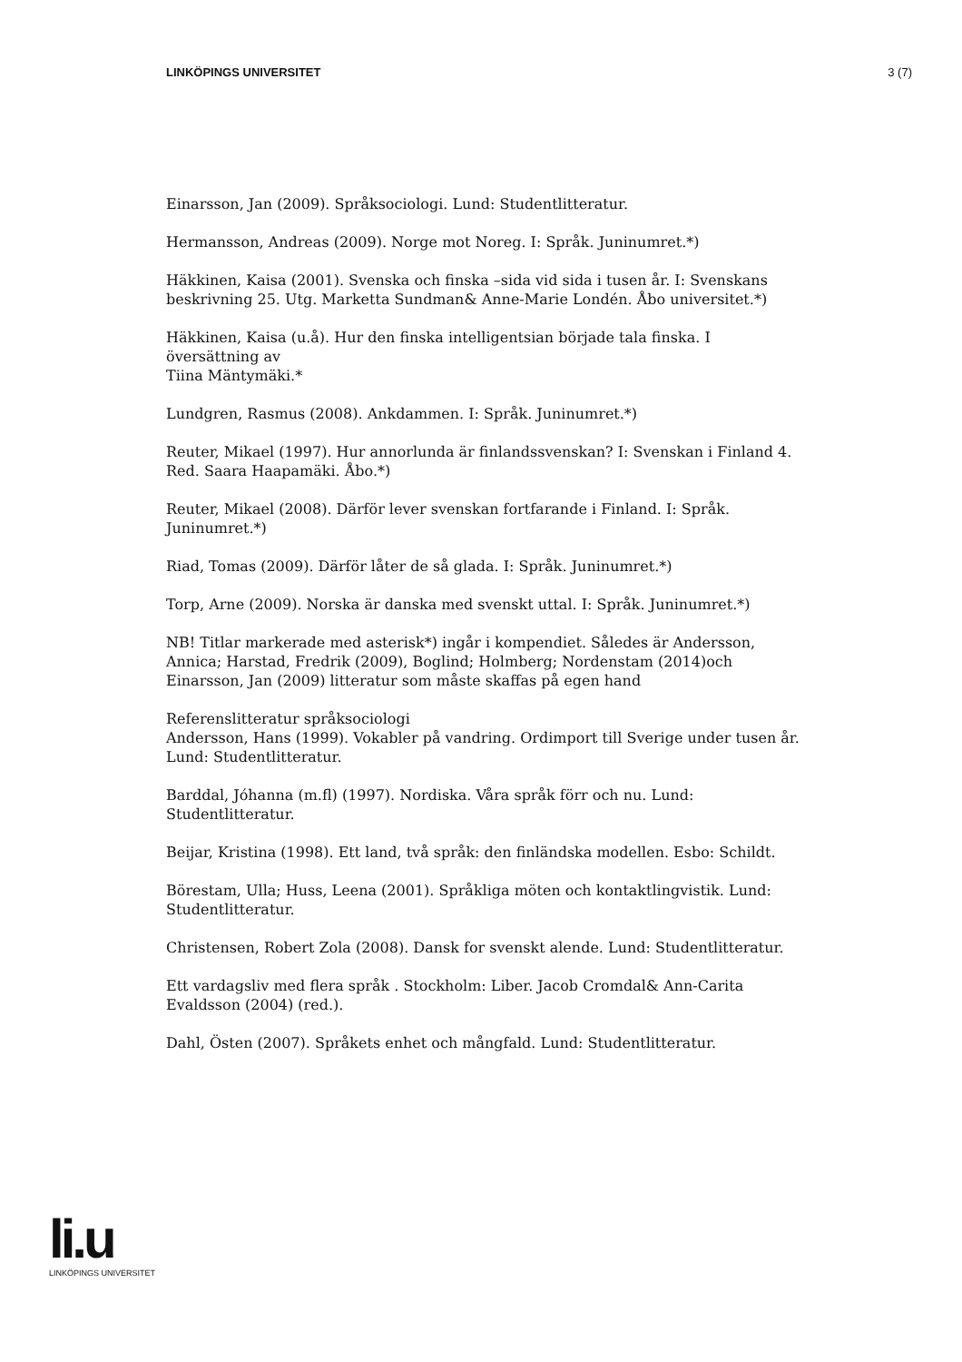LINKÖPINGS UNIVERSITET 3 (7)
Einarsson, Jan (2009). Språksociologi. Lund: Studentlitteratur.
Hermansson, Andreas (2009). Norge mot Noreg. I: Språk. Juninumret.*)
Häkkinen, Kaisa (2001). Svenska och finska –sida vid sida i tusen år. I: Svenskans beskrivning 25. Utg. Marketta Sundman& Anne-Marie Londén. Åbo universitet.*)
Häkkinen, Kaisa (u.å). Hur den finska intelligentsian började tala finska. I översättning av
Tiina Mäntymäki.*
Lundgren, Rasmus (2008). Ankdammen. I: Språk. Juninumret.*)
Reuter, Mikael (1997). Hur annorlunda är finlandssvenskan? I: Svenskan i Finland 4. Red. Saara Haapamäki. Åbo.*)
Reuter, Mikael (2008). Därför lever svenskan fortfarande i Finland. I: Språk. Juninumret.*)
Riad, Tomas (2009). Därför låter de så glada. I: Språk. Juninumret.*)
Torp, Arne (2009). Norska är danska med svenskt uttal. I: Språk. Juninumret.*)
NB! Titlar markerade med asterisk*) ingår i kompendiet. Således är Andersson, Annica; Harstad, Fredrik (2009), Boglind; Holmberg; Nordenstam (2014)och Einarsson, Jan (2009) litteratur som måste skaffas på egen hand
Referenslitteratur språksociologi
Andersson, Hans (1999). Vokabler på vandring. Ordimport till Sverige under tusen år. Lund: Studentlitteratur.
Barddal, Jóhanna (m.fl) (1997). Nordiska. Våra språk förr och nu. Lund: Studentlitteratur.
Beijar, Kristina (1998). Ett land, två språk: den finländska modellen. Esbo: Schildt.
Börestam, Ulla; Huss, Leena (2001). Språkliga möten och kontaktlingvistik. Lund: Studentlitteratur.
Christensen, Robert Zola (2008). Dansk for svenskt alende. Lund: Studentlitteratur.
Ett vardagsliv med flera språk . Stockholm: Liber. Jacob Cromdal& Ann-Carita Evaldsson (2004) (red.).
Dahl, Östen (2007). Språkets enhet och mångfald. Lund: Studentlitteratur.
li.u
LINKÖPINGS UNIVERSITET